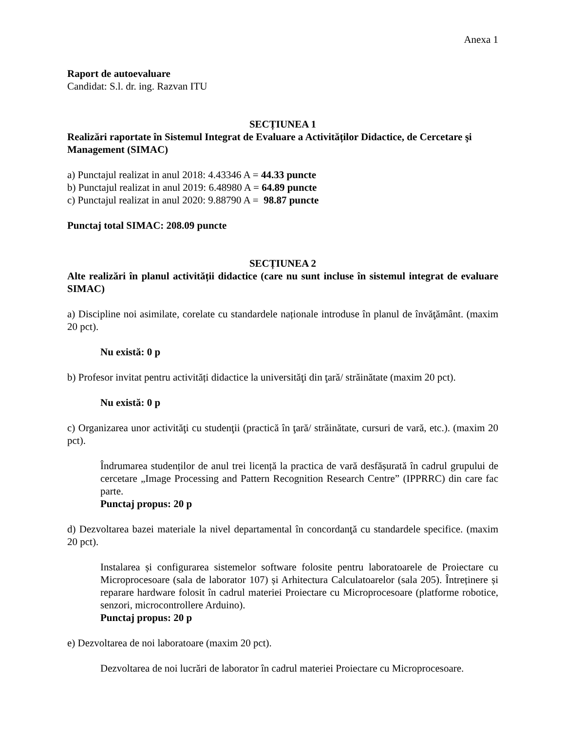Anexa 1
Raport de autoevaluare
Candidat: S.l. dr. ing. Razvan ITU
SECȚIUNEA 1
Realizări raportate în Sistemul Integrat de Evaluare a Activităților Didactice, de Cercetare şi Management (SIMAC)
a) Punctajul realizat in anul 2018: 4.43346 A = 44.33 puncte
b) Punctajul realizat in anul 2019: 6.48980 A = 64.89 puncte
c) Punctajul realizat in anul 2020: 9.88790 A = 98.87 puncte
Punctaj total SIMAC: 208.09 puncte
SECȚIUNEA 2
Alte realizări în planul activității didactice (care nu sunt incluse în sistemul integrat de evaluare SIMAC)
a) Discipline noi asimilate, corelate cu standardele naționale introduse în planul de învăţământ. (maxim 20 pct).
Nu există: 0 p
b) Profesor invitat pentru activități didactice la universităţi din ţară/ străinătate (maxim 20 pct).
Nu există: 0 p
c) Organizarea unor activităţi cu studenţii (practică în ţară/ străinătate, cursuri de vară, etc.). (maxim 20 pct).
Îndrumarea studenților de anul trei licență la practica de vară desfășurată în cadrul grupului de cercetare „Image Processing and Pattern Recognition Research Centre” (IPPRRC) din care fac parte.
Punctaj propus: 20 p
d) Dezvoltarea bazei materiale la nivel departamental în concordanţă cu standardele specifice. (maxim 20 pct).
Instalarea și configurarea sistemelor software folosite pentru laboratoarele de Proiectare cu Microprocesoare (sala de laborator 107) și Arhitectura Calculatoarelor (sala 205). Întreținere și reparare hardware folosit în cadrul materiei Proiectare cu Microprocesoare (platforme robotice, senzori, microcontrollere Arduino).
Punctaj propus: 20 p
e) Dezvoltarea de noi laboratoare (maxim 20 pct).
Dezvoltarea de noi lucrări de laborator în cadrul materiei Proiectare cu Microprocesoare.